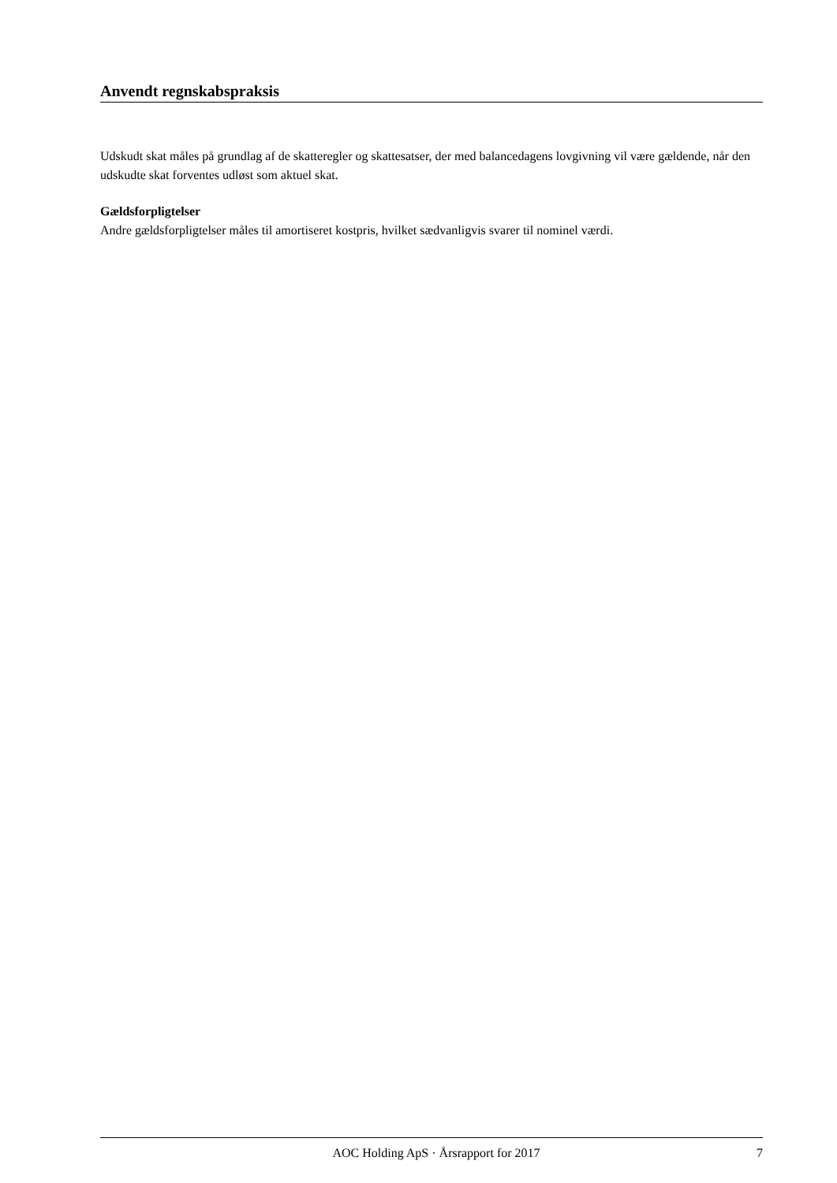Anvendt regnskabspraksis
Udskudt skat måles på grundlag af de skatteregler og skattesatser, der med balancedagens lovgivning vil være gældende, når den udskudte skat forventes udløst som aktuel skat.
Gældsforpligtelser
Andre gældsforpligtelser måles til amortiseret kostpris, hvilket sædvanligvis svarer til nominel værdi.
AOC Holding ApS · Årsrapport for 2017 7